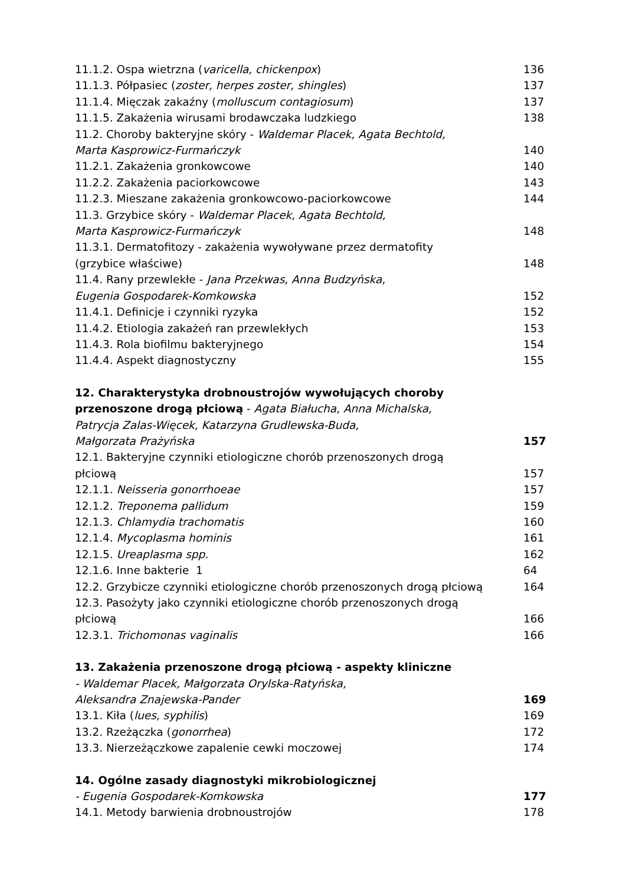11.1.2. Ospa wietrzna (varicella, chickenpox) 136
11.1.3. Półpasiec (zoster, herpes zoster, shingles) 137
11.1.4. Mięczak zakaźny (molluscum contagiosum) 137
11.1.5. Zakażenia wirusami brodawczaka ludzkiego 138
11.2. Choroby bakteryjne skóry - Waldemar Placek, Agata Bechtold,
Marta Kasprowicz-Furmańczyk 140
11.2.1. Zakażenia gronkowcowe 140
11.2.2. Zakażenia paciorkowcowe 143
11.2.3. Mieszane zakażenia gronkowcowo-paciorkowcowe 144
11.3. Grzybice skóry - Waldemar Placek, Agata Bechtold,
Marta Kasprowicz-Furmańczyk 148
11.3.1. Dermatofitozy - zakażenia wywoływane przez dermatofity
(grzybice właściwe) 148
11.4. Rany przewlekłe - Jana Przekwas, Anna Budzyńska,
Eugenia Gospodarek-Komkowska 152
11.4.1. Definicje i czynniki ryzyka 152
11.4.2. Etiologia zakażeń ran przewlekłych 153
11.4.3. Rola biofilmu bakteryjnego 154
11.4.4. Aspekt diagnostyczny 155
12. Charakterystyka drobnoustrojów wywołujących choroby
przenoszone drogą płciową - Agata Białucha, Anna Michalska,
Patrycja Zalas-Więcek, Katarzyna Grudlewska-Buda,
Małgorzata Prażyńska 157
12.1. Bakteryjne czynniki etiologiczne chorób przenoszonych drogą
płciową 157
12.1.1. Neisseria gonorrhoeae 157
12.1.2. Treponema pallidum 159
12.1.3. Chlamydia trachomatis 160
12.1.4. Mycoplasma hominis 161
12.1.5. Ureaplasma spp. 162
12.1.6. Inne bakterie 1 64
12.2. Grzybicze czynniki etiologiczne chorób przenoszonych drogą płciową 164
12.3. Pasożyty jako czynniki etiologiczne chorób przenoszonych drogą
płciową 166
12.3.1. Trichomonas vaginalis 166
13. Zakażenia przenoszone drogą płciową - aspekty kliniczne
- Waldemar Placek, Małgorzata Orylska-Ratyńska,
Aleksandra Znajewska-Pander 169
13.1. Kiła (lues, syphilis) 169
13.2. Rzeżączka (gonorrhea) 172
13.3. Nierzeżączkowe zapalenie cewki moczowej 174
14. Ogólne zasady diagnostyki mikrobiologicznej
- Eugenia Gospodarek-Komkowska 177
14.1. Metody barwienia drobnoustrojów 178